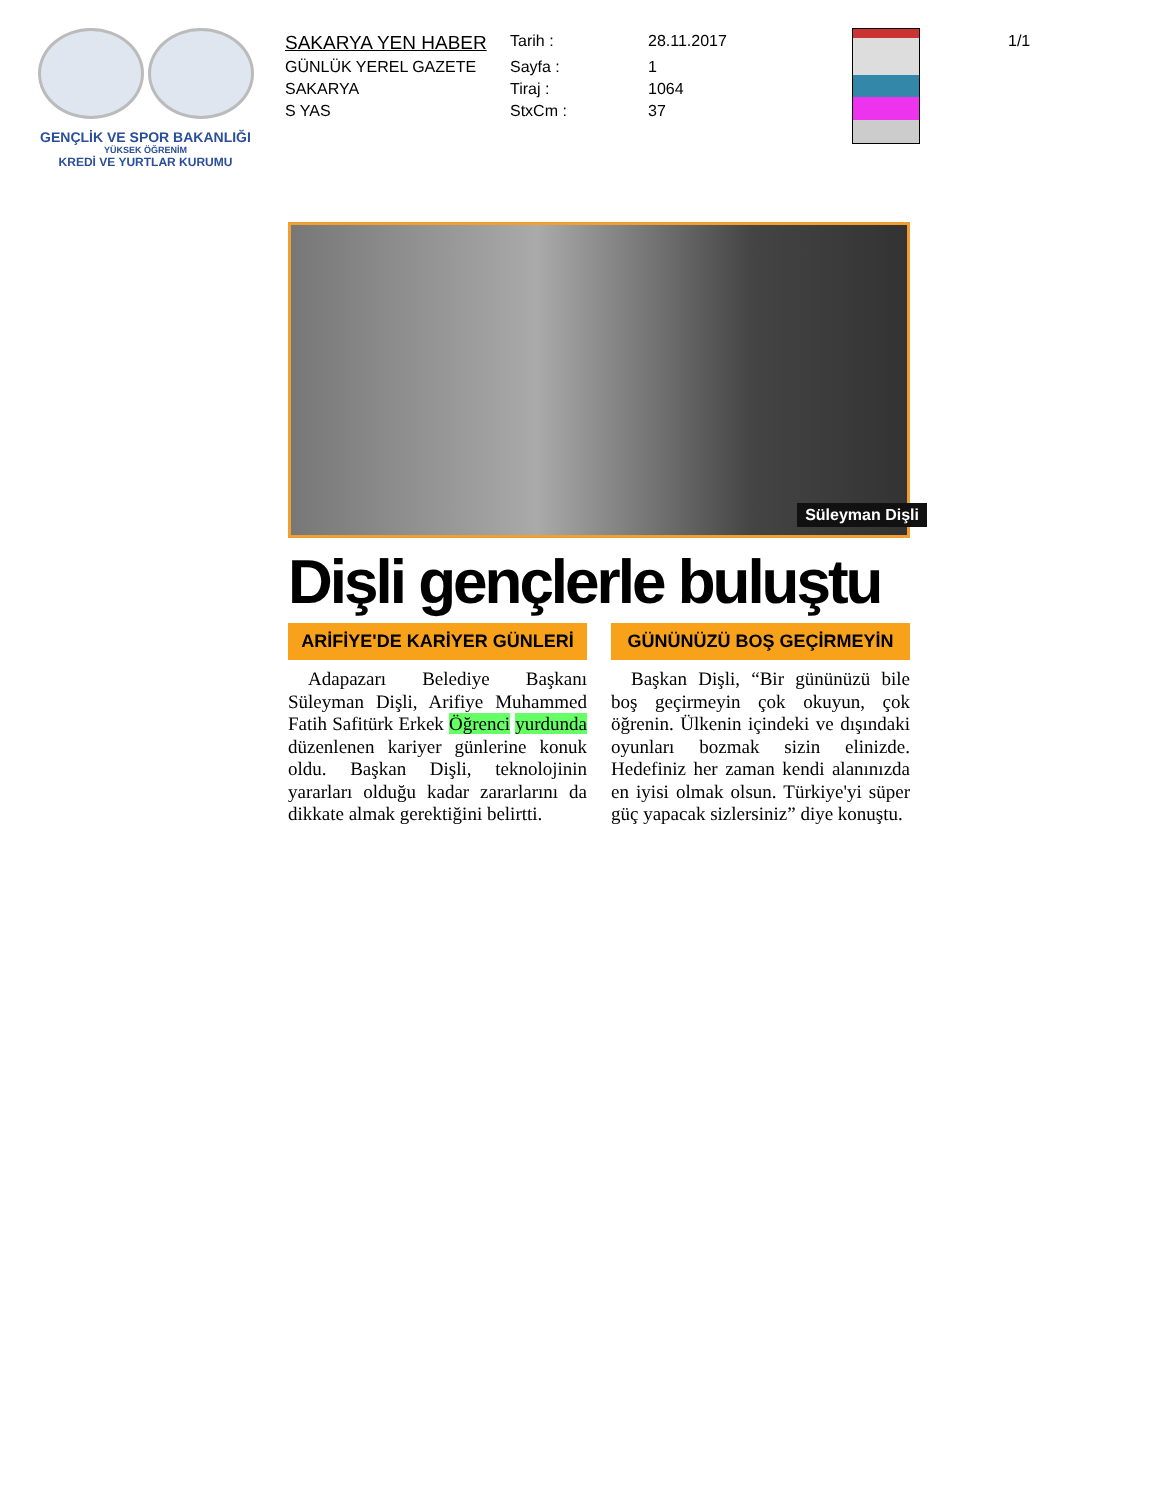GENÇLİK VE SPOR BAKANLIĞI
YÜKSEK ÖĞRENİM
KREDİ VE YURTLAR KURUMU
| SAKARYA YEN HABER | Tarih : | 28.11.2017 |
| GÜNLÜK YEREL GAZETE | Sayfa : | 1 |
| SAKARYA | Tiraj : | 1064 |
| S YAS | StxCm : | 37 |
1/1
Süleyman Dişli
Dişli gençlerle buluştu
ARİFİYE'DE KARİYER GÜNLERİ
Adapazarı Belediye Başkanı Süleyman Dişli, Arifiye Muhammed Fatih Safitürk Erkek Öğrenci yurdunda düzenlenen kariyer günlerine konuk oldu. Başkan Dişli, teknolojinin yararları olduğu kadar zararlarını da dikkate almak gerektiğini belirtti.
GÜNÜNÜZÜ BOŞ GEÇİRMEYİN
Başkan Dişli, “Bir gününüzü bile boş geçirmeyin çok okuyun, çok öğrenin. Ülkenin içindeki ve dışındaki oyunları bozmak sizin elinizde. Hedefiniz her zaman kendi alanınızda en iyisi olmak olsun. Türkiye'yi süper güç yapacak sizlersiniz” diye konuştu.